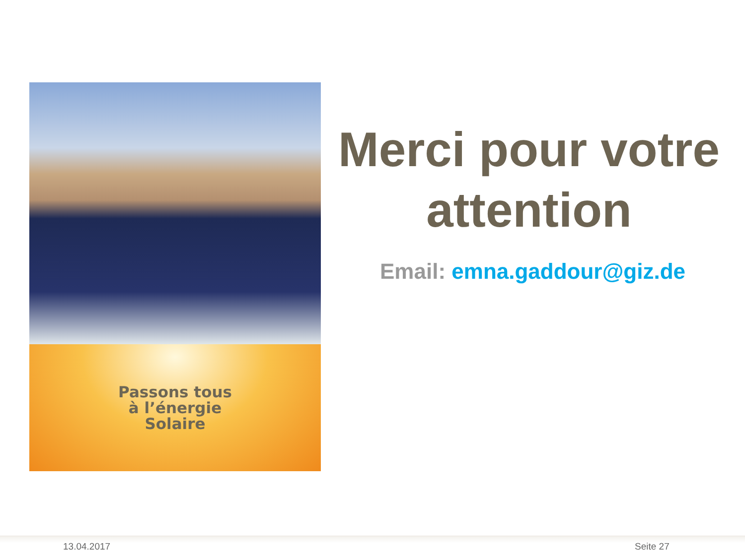Passons tous
à l’énergie
Solaire
Merci pour votre attention
Email: emna.gaddour@giz.de
13.04.2017 Seite 27